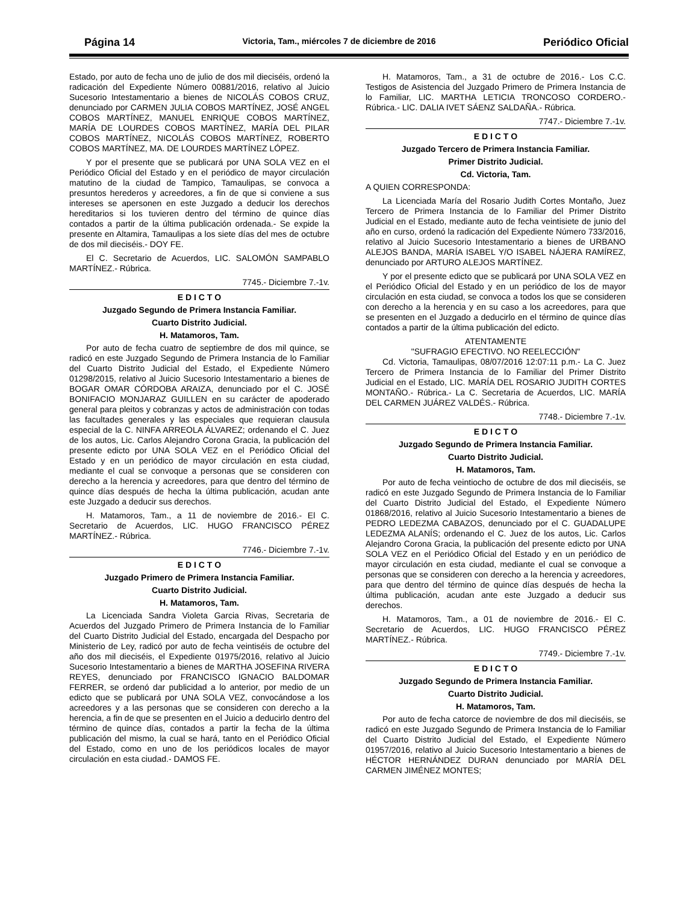Página 14 Victoria, Tam., miércoles 7 de diciembre de 2016 Periódico Oficial
Estado, por auto de fecha uno de julio de dos mil dieciséis, ordenó la radicación del Expediente Número 00881/2016, relativo al Juicio Sucesorio Intestamentario a bienes de NICOLÁS COBOS CRUZ, denunciado por CARMEN JULIA COBOS MARTÍNEZ, JOSÉ ANGEL COBOS MARTÍNEZ, MANUEL ENRIQUE COBOS MARTÍNEZ, MARÍA DE LOURDES COBOS MARTÍNEZ, MARÍA DEL PILAR COBOS MARTÍNEZ, NICOLÁS COBOS MARTÍNEZ, ROBERTO COBOS MARTÍNEZ, MA. DE LOURDES MARTÍNEZ LÓPEZ.
Y por el presente que se publicará por UNA SOLA VEZ en el Periódico Oficial del Estado y en el periódico de mayor circulación matutino de la ciudad de Tampico, Tamaulipas, se convoca a presuntos herederos y acreedores, a fin de que si conviene a sus intereses se apersonen en este Juzgado a deducir los derechos hereditarios si los tuvieren dentro del término de quince días contados a partir de la última publicación ordenada.- Se expide la presente en Altamira, Tamaulipas a los siete días del mes de octubre de dos mil dieciséis.- DOY FE.
El C. Secretario de Acuerdos, LIC. SALOMÓN SAMPABLO MARTÍNEZ.- Rúbrica.
7745.- Diciembre 7.-1v.
E D I C T O
Juzgado Segundo de Primera Instancia Familiar.
Cuarto Distrito Judicial.
H. Matamoros, Tam.
Por auto de fecha cuatro de septiembre de dos mil quince, se radicó en este Juzgado Segundo de Primera Instancia de lo Familiar del Cuarto Distrito Judicial del Estado, el Expediente Número 01298/2015, relativo al Juicio Sucesorio Intestamentario a bienes de BOGAR OMAR CÓRDOBA ARAIZA, denunciado por el C. JOSÉ BONIFACIO MONJARAZ GUILLEN en su carácter de apoderado general para pleitos y cobranzas y actos de administración con todas las facultades generales y las especiales que requieran clausula especial de la C. NINFA ARREOLA ÁLVAREZ; ordenando el C. Juez de los autos, Lic. Carlos Alejandro Corona Gracia, la publicación del presente edicto por UNA SOLA VEZ en el Periódico Oficial del Estado y en un periódico de mayor circulación en esta ciudad, mediante el cual se convoque a personas que se consideren con derecho a la herencia y acreedores, para que dentro del término de quince días después de hecha la última publicación, acudan ante este Juzgado a deducir sus derechos.
H. Matamoros, Tam., a 11 de noviembre de 2016.- El C. Secretario de Acuerdos, LIC. HUGO FRANCISCO PÉREZ MARTÍNEZ.- Rúbrica.
7746.- Diciembre 7.-1v.
E D I C T O
Juzgado Primero de Primera Instancia Familiar.
Cuarto Distrito Judicial.
H. Matamoros, Tam.
La Licenciada Sandra Violeta Garcia Rivas, Secretaria de Acuerdos del Juzgado Primero de Primera Instancia de lo Familiar del Cuarto Distrito Judicial del Estado, encargada del Despacho por Ministerio de Ley, radicó por auto de fecha veintiséis de octubre del año dos mil dieciséis, el Expediente 01975/2016, relativo al Juicio Sucesorio Intestamentario a bienes de MARTHA JOSEFINA RIVERA REYES, denunciado por FRANCISCO IGNACIO BALDOMAR FERRER, se ordenó dar publicidad a lo anterior, por medio de un edicto que se publicará por UNA SOLA VEZ, convocándose a los acreedores y a las personas que se consideren con derecho a la herencia, a fin de que se presenten en el Juicio a deducirlo dentro del término de quince días, contados a partir la fecha de la última publicación del mismo, la cual se hará, tanto en el Periódico Oficial del Estado, como en uno de los periódicos locales de mayor circulación en esta ciudad.- DAMOS FE.
H. Matamoros, Tam., a 31 de octubre de 2016.- Los C.C. Testigos de Asistencia del Juzgado Primero de Primera Instancia de lo Familiar, LIC. MARTHA LETICIA TRONCOSO CORDERO.- Rúbrica.- LIC. DALIA IVET SÁENZ SALDAÑA.- Rúbrica.
7747.- Diciembre 7.-1v.
E D I C T O
Juzgado Tercero de Primera Instancia Familiar.
Primer Distrito Judicial.
Cd. Victoria, Tam.
A QUIEN CORRESPONDA:
La Licenciada María del Rosario Judith Cortes Montaño, Juez Tercero de Primera Instancia de lo Familiar del Primer Distrito Judicial en el Estado, mediante auto de fecha veintisiete de junio del año en curso, ordenó la radicación del Expediente Número 733/2016, relativo al Juicio Sucesorio Intestamentario a bienes de URBANO ALEJOS BANDA, MARÍA ISABEL Y/O ISABEL NÁJERA RAMÍREZ, denunciado por ARTURO ALEJOS MARTÍNEZ.
Y por el presente edicto que se publicará por UNA SOLA VEZ en el Periódico Oficial del Estado y en un periódico de los de mayor circulación en esta ciudad, se convoca a todos los que se consideren con derecho a la herencia y en su caso a los acreedores, para que se presenten en el Juzgado a deducirlo en el término de quince días contados a partir de la última publicación del edicto.
ATENTAMENTE
"SUFRAGIO EFECTIVO. NO REELECCIÓN"
Cd. Victoria, Tamaulipas, 08/07/2016 12:07:11 p.m.- La C. Juez Tercero de Primera Instancia de lo Familiar del Primer Distrito Judicial en el Estado, LIC. MARÍA DEL ROSARIO JUDITH CORTES MONTAÑO.- Rúbrica.- La C. Secretaria de Acuerdos, LIC. MARÍA DEL CARMEN JUÁREZ VALDÉS.- Rúbrica.
7748.- Diciembre 7.-1v.
E D I C T O
Juzgado Segundo de Primera Instancia Familiar.
Cuarto Distrito Judicial.
H. Matamoros, Tam.
Por auto de fecha veintiocho de octubre de dos mil dieciséis, se radicó en este Juzgado Segundo de Primera Instancia de lo Familiar del Cuarto Distrito Judicial del Estado, el Expediente Número 01868/2016, relativo al Juicio Sucesorio Intestamentario a bienes de PEDRO LEDEZMA CABAZOS, denunciado por el C. GUADALUPE LEDEZMA ALANÍS; ordenando el C. Juez de los autos, Lic. Carlos Alejandro Corona Gracia, la publicación del presente edicto por UNA SOLA VEZ en el Periódico Oficial del Estado y en un periódico de mayor circulación en esta ciudad, mediante el cual se convoque a personas que se consideren con derecho a la herencia y acreedores, para que dentro del término de quince días después de hecha la última publicación, acudan ante este Juzgado a deducir sus derechos.
H. Matamoros, Tam., a 01 de noviembre de 2016.- El C. Secretario de Acuerdos, LIC. HUGO FRANCISCO PÉREZ MARTÍNEZ.- Rúbrica.
7749.- Diciembre 7.-1v.
E D I C T O
Juzgado Segundo de Primera Instancia Familiar.
Cuarto Distrito Judicial.
H. Matamoros, Tam.
Por auto de fecha catorce de noviembre de dos mil dieciséis, se radicó en este Juzgado Segundo de Primera Instancia de lo Familiar del Cuarto Distrito Judicial del Estado, el Expediente Número 01957/2016, relativo al Juicio Sucesorio Intestamentario a bienes de HÉCTOR HERNÁNDEZ DURAN denunciado por MARÍA DEL CARMEN JIMÉNEZ MONTES;